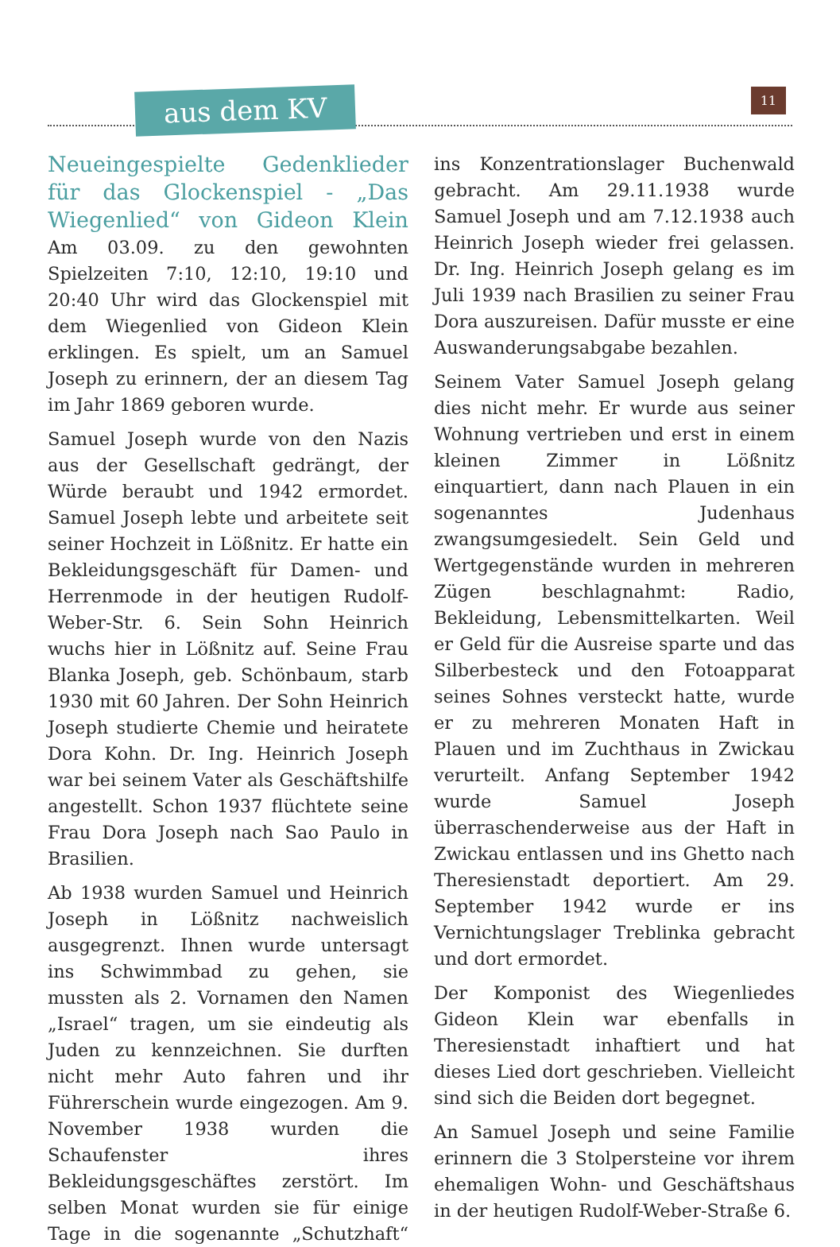aus dem KV 11
Neueingespielte Gedenklieder für das Glockenspiel - „Das Wiegenlied“ von Gideon Klein Am 03.09. zu den gewohnten Spielzeiten 7:10, 12:10, 19:10 und 20:40 Uhr wird das Glockenspiel mit dem Wiegenlied von Gideon Klein erklingen. Es spielt, um an Samuel Joseph zu erinnern, der an diesem Tag im Jahr 1869 geboren wurde.
Samuel Joseph wurde von den Nazis aus der Gesellschaft gedrängt, der Würde beraubt und 1942 ermordet. Samuel Joseph lebte und arbeitete seit seiner Hochzeit in Lößnitz. Er hatte ein Bekleidungsgeschäft für Damen- und Herrenmode in der heutigen Rudolf-Weber-Str. 6. Sein Sohn Heinrich wuchs hier in Lößnitz auf. Seine Frau Blanka Joseph, geb. Schönbaum, starb 1930 mit 60 Jahren. Der Sohn Heinrich Joseph studierte Chemie und heiratete Dora Kohn. Dr. Ing. Heinrich Joseph war bei seinem Vater als Geschäftshilfe angestellt. Schon 1937 flüchtete seine Frau Dora Joseph nach Sao Paulo in Brasilien.
Ab 1938 wurden Samuel und Heinrich Joseph in Lößnitz nachweislich ausgegrenzt. Ihnen wurde untersagt ins Schwimmbad zu gehen, sie mussten als 2. Vornamen den Namen „Israel“ tragen, um sie eindeutig als Juden zu kennzeichnen. Sie durften nicht mehr Auto fahren und ihr Führerschein wurde eingezogen. Am 9. November 1938 wurden die Schaufenster ihres Bekleidungsgeschäftes zerstört. Im selben Monat wurden sie für einige Tage in die sogenannte „Schutzhaft“ ins Konzentrationslager Buchenwald gebracht. Am 29.11.1938 wurde Samuel Joseph und am 7.12.1938 auch Heinrich Joseph wieder frei gelassen. Dr. Ing. Heinrich Joseph gelang es im Juli 1939 nach Brasilien zu seiner Frau Dora auszureisen. Dafür musste er eine Auswanderungsabgabe bezahlen.
Seinem Vater Samuel Joseph gelang dies nicht mehr. Er wurde aus seiner Wohnung vertrieben und erst in einem kleinen Zimmer in Lößnitz einquartiert, dann nach Plauen in ein sogenanntes Judenhaus zwangsumgesiedelt. Sein Geld und Wertgegenstände wurden in mehreren Zügen beschlagnahmt: Radio, Bekleidung, Lebensmittelkarten. Weil er Geld für die Ausreise sparte und das Silberbesteck und den Fotoapparat seines Sohnes versteckt hatte, wurde er zu mehreren Monaten Haft in Plauen und im Zuchthaus in Zwickau verurteilt. Anfang September 1942 wurde Samuel Joseph überraschenderweise aus der Haft in Zwickau entlassen und ins Ghetto nach Theresienstadt deportiert. Am 29. September 1942 wurde er ins Vernichtungslager Treblinka gebracht und dort ermordet.
Der Komponist des Wiegenliedes Gideon Klein war ebenfalls in Theresienstadt inhaftiert und hat dieses Lied dort geschrieben. Vielleicht sind sich die Beiden dort begegnet.
An Samuel Joseph und seine Familie erinnern die 3 Stolpersteine vor ihrem ehemaligen Wohn- und Geschäftshaus in der heutigen Rudolf-Weber-Straße 6.